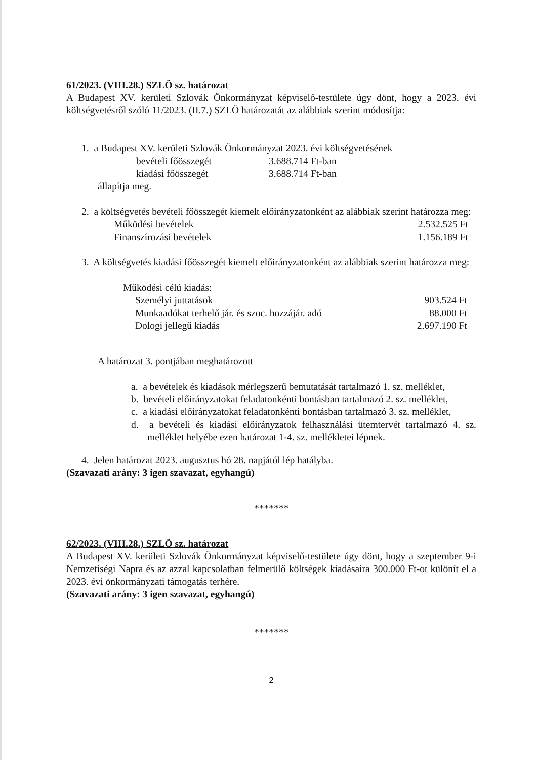61/2023. (VIII.28.) SZLÖ sz. határozat
A Budapest XV. kerületi Szlovák Önkormányzat képviselő-testülete úgy dönt, hogy a 2023. évi költségvetésről szóló 11/2023. (II.7.) SZLÖ határozatát az alábbiak szerint módosítja:
1. a Budapest XV. kerületi Szlovák Önkormányzat 2023. évi költségvetésének
| bevételi főösszegét | 3.688.714 Ft-ban |
| kiadási főösszegét | 3.688.714 Ft-ban |
állapítja meg.
2. a költségvetés bevételi főösszegét kiemelt előirányzatonként az alábbiak szerint határozza meg:
| Működési bevételek | 2.532.525 Ft |
| Finanszírozási bevételek | 1.156.189 Ft |
3. A költségvetés kiadási főösszegét kiemelt előirányzatonként az alábbiak szerint határozza meg:
Működési célú kiadás:
| Személyi juttatások | 903.524 Ft |
| Munkaadókat terhelő jár. és szoc. hozzájár. adó | 88.000 Ft |
| Dologi jellegű kiadás | 2.697.190 Ft |
A határozat 3. pontjában meghatározott
a. a bevételek és kiadások mérlegszerű bemutatását tartalmazó 1. sz. melléklet,
b. bevételi előirányzatokat feladatonkénti bontásban tartalmazó 2. sz. melléklet,
c. a kiadási előirányzatokat feladatonkénti bontásban tartalmazó 3. sz. melléklet,
d. a bevételi és kiadási előirányzatok felhasználási ütemtervét tartalmazó 4. sz. melléklet helyébe ezen határozat 1-4. sz. mellékletei lépnek.
4. Jelen határozat 2023. augusztus hó 28. napjától lép hatályba.
(Szavazati arány: 3 igen szavazat, egyhangú)
*******
62/2023. (VIII.28.) SZLÖ sz. határozat
A Budapest XV. kerületi Szlovák Önkormányzat képviselő-testülete úgy dönt, hogy a szeptember 9-i Nemzetiségi Napra és az azzal kapcsolatban felmerülő költségek kiadásaira 300.000 Ft-ot különít el a 2023. évi önkormányzati támogatás terhére.
(Szavazati arány: 3 igen szavazat, egyhangú)
*******
2